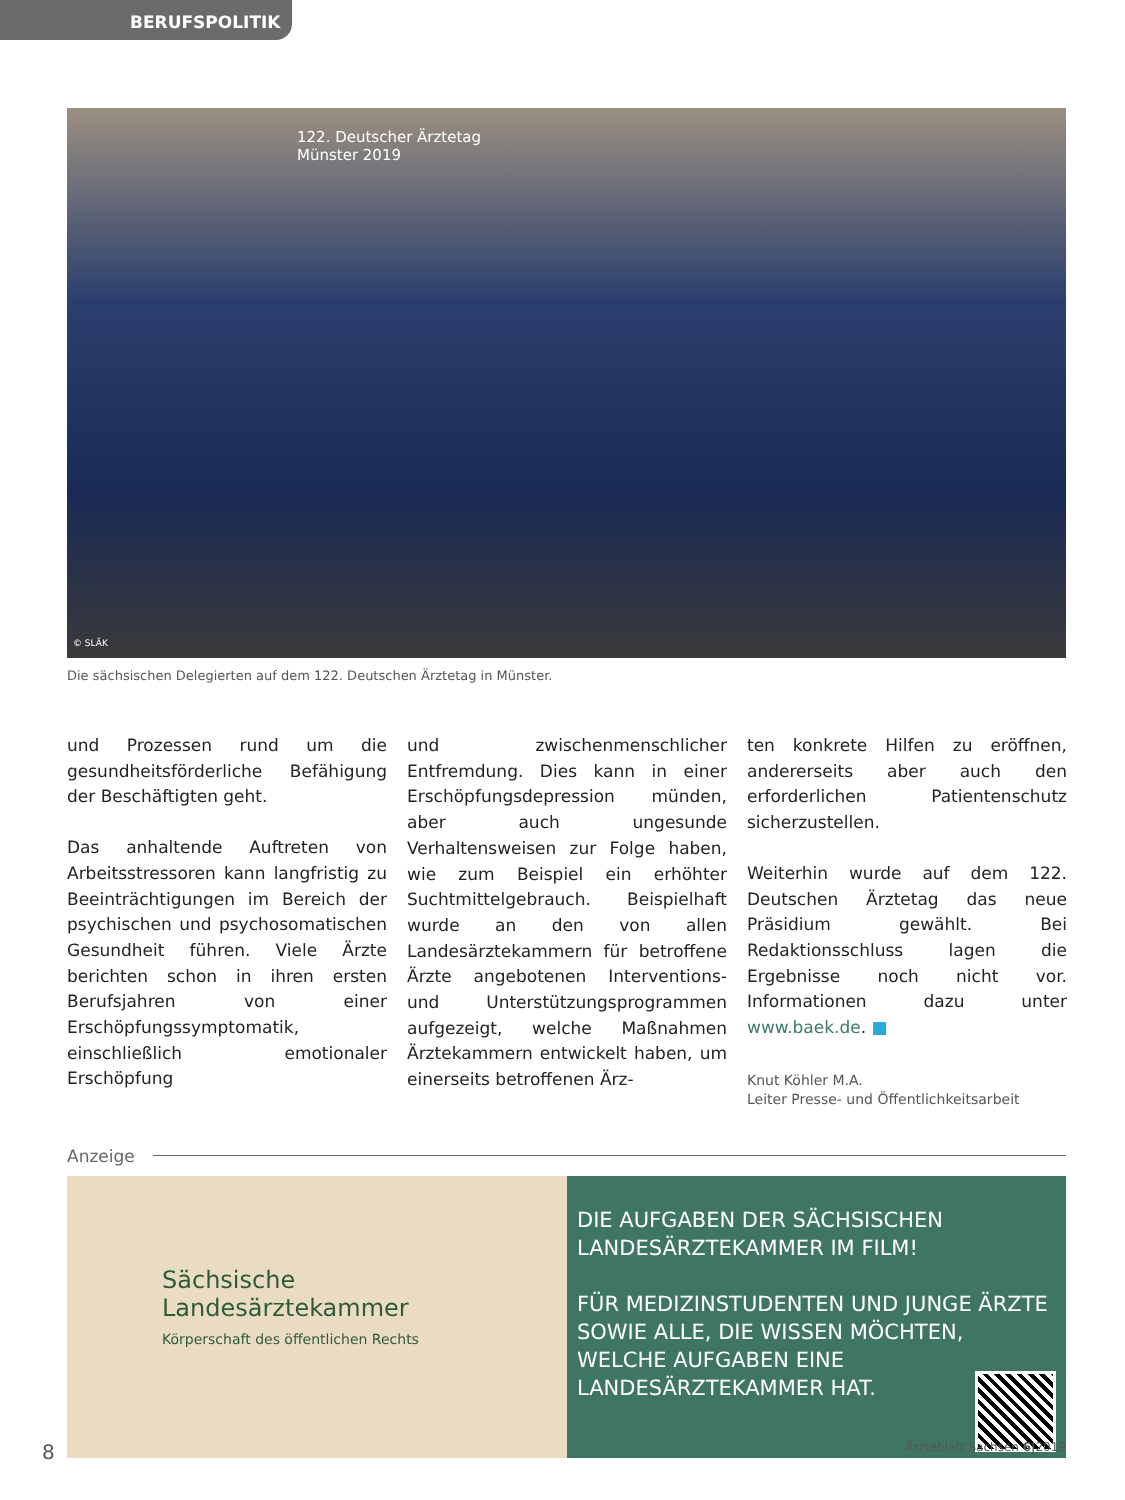BERUFSPOLITIK
122. Deutscher Ärztetag
Münster 2019
© SLÄK
Die sächsischen Delegierten auf dem 122. Deutschen Ärztetag in Münster.
und Prozessen rund um die gesundheitsförderliche Befähigung der Beschäftigten geht.
Das anhaltende Auftreten von Arbeitsstressoren kann langfristig zu Beeinträchtigungen im Bereich der psychischen und psychosomatischen Gesundheit führen. Viele Ärzte berichten schon in ihren ersten Berufsjahren von einer Erschöpfungssymptomatik, einschließlich emotionaler Erschöpfung
und zwischenmenschlicher Entfremdung. Dies kann in einer Erschöpfungsdepression münden, aber auch ungesunde Verhaltensweisen zur Folge haben, wie zum Beispiel ein erhöhter Suchtmittelgebrauch. Beispielhaft wurde an den von allen Landesärztekammern für betroffene Ärzte angebotenen Interventions- und Unterstützungsprogrammen aufgezeigt, welche Maßnahmen Ärztekammern entwickelt haben, um einerseits betroffenen Ärz-
ten konkrete Hilfen zu eröffnen, andererseits aber auch den erforderlichen Patientenschutz sicherzustellen.
Weiterhin wurde auf dem 122. Deutschen Ärztetag das neue Präsidium gewählt. Bei Redaktionsschluss lagen die Ergebnisse noch nicht vor. Informationen dazu unter www.baek.de. ■
Knut Köhler M.A.
Leiter Presse- und Öffentlichkeitsarbeit
Anzeige
Sächsische
Landesärztekammer
Körperschaft des öffentlichen Rechts
DIE AUFGABEN DER SÄCHSISCHEN LANDESÄRZTEKAMMER IM FILM!
FÜR MEDIZINSTUDENTEN UND JUNGE ÄRZTE SOWIE ALLE, DIE WISSEN MÖCHTEN, WELCHE AUFGABEN EINE LANDESÄRZTEKAMMER HAT.
8 Ärzteblatt Sachsen 6|2019